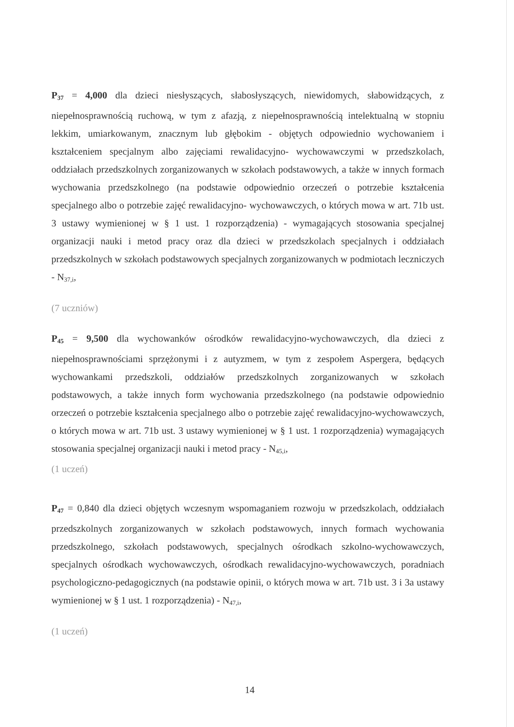P<sub>37</sub> = 4,000 dla dzieci niesłyszących, słabosłyszących, niewidomych, słabowidzących, z niepełnosprawnością ruchową, w tym z afazją, z niepełnosprawnością intelektualną w stopniu lekkim, umiarkowanym, znacznym lub głębokim - objętych odpowiednio wychowaniem i kształceniem specjalnym albo zajęciami rewalidacyjno- wychowawczymi w przedszkolach, oddziałach przedszkolnych zorganizowanych w szkołach podstawowych, a także w innych formach wychowania przedszkolnego (na podstawie odpowiednio orzeczeń o potrzebie kształcenia specjalnego albo o potrzebie zajęć rewalidacyjno- wychowawczych, o których mowa w art. 71b ust. 3 ustawy wymienionej w § 1 ust. 1 rozporządzenia) - wymagających stosowania specjalnej organizacji nauki i metod pracy oraz dla dzieci w przedszkolach specjalnych i oddziałach przedszkolnych w szkołach podstawowych specjalnych zorganizowanych w podmiotach leczniczych - N<sub>37,i</sub>,
(7 uczniów)
P<sub>45</sub> = 9,500 dla wychowanków ośrodków rewalidacyjno-wychowawczych, dla dzieci z niepełnosprawnościami sprzężonymi i z autyzmem, w tym z zespołem Aspergera, będących wychowankami przedszkoli, oddziałów przedszkolnych zorganizowanych w szkołach podstawowych, a także innych form wychowania przedszkolnego (na podstawie odpowiednio orzeczeń o potrzebie kształcenia specjalnego albo o potrzebie zajęć rewalidacyjno-wychowawczych, o których mowa w art. 71b ust. 3 ustawy wymienionej w § 1 ust. 1 rozporządzenia) wymagających stosowania specjalnej organizacji nauki i metod pracy - N<sub>45,i</sub>,
(1 uczeń)
P<sub>47</sub> = 0,840 dla dzieci objętych wczesnym wspomaganiem rozwoju w przedszkolach, oddziałach przedszkolnych zorganizowanych w szkołach podstawowych, innych formach wychowania przedszkolnego, szkołach podstawowych, specjalnych ośrodkach szkolno-wychowawczych, specjalnych ośrodkach wychowawczych, ośrodkach rewalidacyjno-wychowawczych, poradniach psychologiczno-pedagogicznych (na podstawie opinii, o których mowa w art. 71b ust. 3 i 3a ustawy wymienionej w § 1 ust. 1 rozporządzenia) - N<sub>47,i</sub>,
(1 uczeń)
14